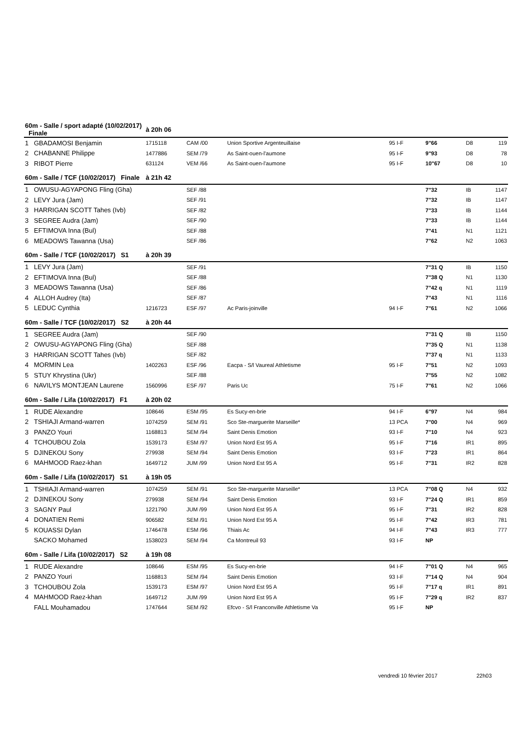| 60m - Salle / sport adapté (10/02/2017) Finale | | à 20h 06 | | | | | | | |
| 1 | GBADAMOSI Benjamin | 1715118 | CAM /00 | Union Sportive Argenteuillaise | 95 I-F | 9"66 | | D8 | 119 |
| 2 | CHABANNE Philippe | 1477886 | SEM /79 | As Saint-ouen-l'aumone | 95 I-F | 9"93 | | D8 | 78 |
| 3 | RIBOT Pierre | 631124 | VEM /66 | As Saint-ouen-l'aumone | 95 I-F | 10"67 | | D8 | 10 |
| 60m - Salle / TCF (10/02/2017) Finale | | à 21h 42 | | | | | | | |
| 1 | OWUSU-AGYAPONG Fling (Gha) | | SEF /88 | | | 7"32 | | IB | 1147 |
| 2 | LEVY Jura (Jam) | | SEF /91 | | | 7"32 | | IB | 1147 |
| 3 | HARRIGAN SCOTT Tahes (Ivb) | | SEF /82 | | | 7"33 | | IB | 1144 |
| 3 | SEGREE Audra (Jam) | | SEF /90 | | | 7"33 | | IB | 1144 |
| 5 | EFTIMOVA Inna (Bul) | | SEF /88 | | | 7"41 | | N1 | 1121 |
| 6 | MEADOWS Tawanna (Usa) | | SEF /86 | | | 7"62 | | N2 | 1063 |
| 60m - Salle / TCF (10/02/2017) S1 | | à 20h 39 | | | | | | | |
| 1 | LEVY Jura (Jam) | | SEF /91 | | | 7"31 Q | | IB | 1150 |
| 2 | EFTIMOVA Inna (Bul) | | SEF /88 | | | 7"38 Q | | N1 | 1130 |
| 3 | MEADOWS Tawanna (Usa) | | SEF /86 | | | 7"42 q | | N1 | 1119 |
| 4 | ALLOH Audrey (Ita) | | SEF /87 | | | 7"43 | | N1 | 1116 |
| 5 | LEDUC Cynthia | 1216723 | ESF /97 | Ac Paris-joinville | 94 I-F | 7"61 | | N2 | 1066 |
| 60m - Salle / TCF (10/02/2017) S2 | | à 20h 44 | | | | | | | |
| 1 | SEGREE Audra (Jam) | | SEF /90 | | | 7"31 Q | | IB | 1150 |
| 2 | OWUSU-AGYAPONG Fling (Gha) | | SEF /88 | | | 7"35 Q | | N1 | 1138 |
| 3 | HARRIGAN SCOTT Tahes (Ivb) | | SEF /82 | | | 7"37 q | | N1 | 1133 |
| 4 | MORMIN Lea | 1402263 | ESF /96 | Eacpa - S/l Vaureal Athletisme | 95 I-F | 7"51 | | N2 | 1093 |
| 5 | STUY Khrystina (Ukr) | | SEF /88 | | | 7"55 | | N2 | 1082 |
| 6 | NAVILYS MONTJEAN Laurene | 1560996 | ESF /97 | Paris Uc | 75 I-F | 7"61 | | N2 | 1066 |
| 60m - Salle / Lifa (10/02/2017) F1 | | à 20h 02 | | | | | | | |
| 1 | RUDE Alexandre | 108646 | ESM /95 | Es Sucy-en-brie | 94 I-F | 6"97 | | N4 | 984 |
| 2 | TSHIAJI Armand-warren | 1074259 | SEM /91 | Sco Ste-marguerite Marseille* | 13 PCA | 7"00 | | N4 | 969 |
| 3 | PANZO Youri | 1168813 | SEM /94 | Saint Denis Emotion | 93 I-F | 7"10 | | N4 | 923 |
| 4 | TCHOUBOU Zola | 1539173 | ESM /97 | Union Nord Est 95 A | 95 I-F | 7"16 | | IR1 | 895 |
| 5 | DJINEKOU Sony | 279938 | SEM /94 | Saint Denis Emotion | 93 I-F | 7"23 | | IR1 | 864 |
| 6 | MAHMOOD Raez-khan | 1649712 | JUM /99 | Union Nord Est 95 A | 95 I-F | 7"31 | | IR2 | 828 |
| 60m - Salle / Lifa (10/02/2017) S1 | | à 19h 05 | | | | | | | |
| 1 | TSHIAJI Armand-warren | 1074259 | SEM /91 | Sco Ste-marguerite Marseille* | 13 PCA | 7"08 Q | | N4 | 932 |
| 2 | DJINEKOU Sony | 279938 | SEM /94 | Saint Denis Emotion | 93 I-F | 7"24 Q | | IR1 | 859 |
| 3 | SAGNY Paul | 1221790 | JUM /99 | Union Nord Est 95 A | 95 I-F | 7"31 | | IR2 | 828 |
| 4 | DONATIEN Remi | 906582 | SEM /91 | Union Nord Est 95 A | 95 I-F | 7"42 | | IR3 | 781 |
| 5 | KOUASSI Dylan | 1746478 | ESM /96 | Thiais Ac | 94 I-F | 7"43 | | IR3 | 777 |
| | SACKO Mohamed | 1538023 | SEM /94 | Ca Montreuil 93 | 93 I-F | NP | | | |
| 60m - Salle / Lifa (10/02/2017) S2 | | à 19h 08 | | | | | | | |
| 1 | RUDE Alexandre | 108646 | ESM /95 | Es Sucy-en-brie | 94 I-F | 7"01 Q | | N4 | 965 |
| 2 | PANZO Youri | 1168813 | SEM /94 | Saint Denis Emotion | 93 I-F | 7"14 Q | | N4 | 904 |
| 3 | TCHOUBOU Zola | 1539173 | ESM /97 | Union Nord Est 95 A | 95 I-F | 7"17 q | | IR1 | 891 |
| 4 | MAHMOOD Raez-khan | 1649712 | JUM /99 | Union Nord Est 95 A | 95 I-F | 7"29 q | | IR2 | 837 |
| | FALL Mouhamadou | 1747644 | SEM /92 | Efcvo - S/l Franconville Athletisme Va | 95 I-F | NP | | | |
vendredi 10 février 2017 22h03